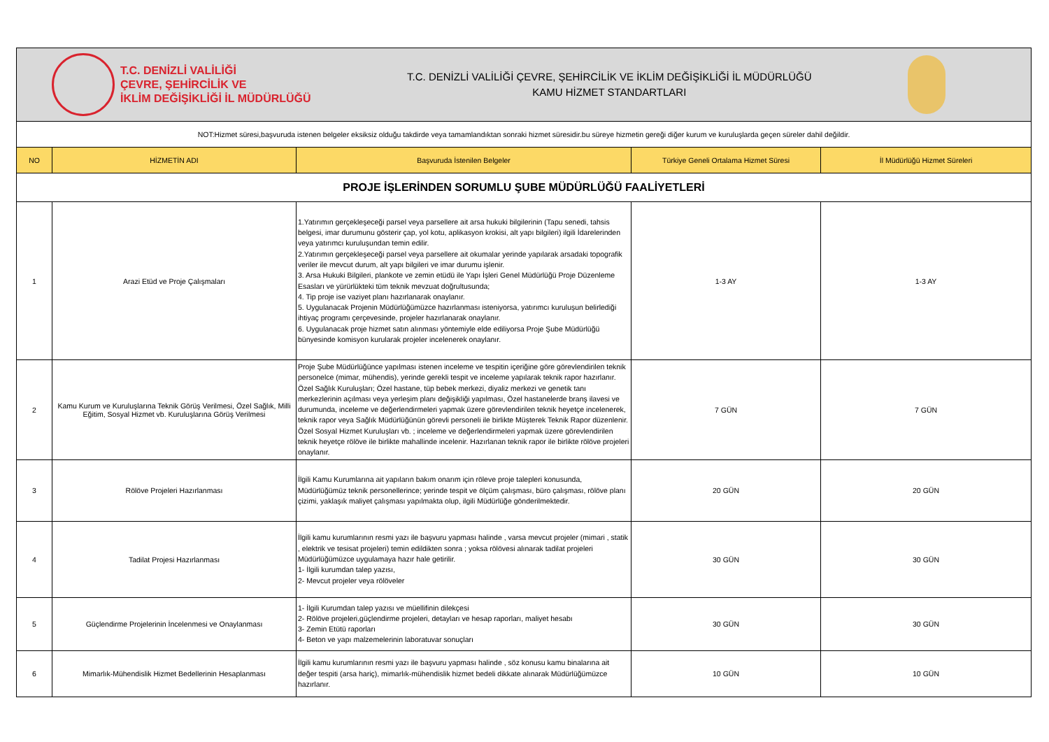| T.C. DENİZLİ VALİLİĞİ ÇEVRE, ŞEHİRCİLİK VE İKLİM DEĞİŞİKLİĞİ İL MÜDÜRLÜĞÜ T.C. DENİZLİ VALİLİĞİ ÇEVRE, ŞEHİRCİLİK VE İKLİM DEĞİŞİKLİĞİ İL MÜDÜRLÜĞÜ KAMU HİZMET STANDARTLARI | | | | |
| NOT:Hizmet süresi,başvuruda istenen belgeler eksiksiz olduğu takdirde veya tamamlandıktan sonraki hizmet süresidir.bu süreye hizmetin gereği diğer kurum ve kuruluşlarda geçen süreler dahil değildir. | | | | |
| NO | HİZMETİN ADI | Başvuruda İstenilen Belgeler | Türkiye Geneli Ortalama Hizmet Süresi | İl Müdürlüğü Hizmet Süreleri |
| PROJE İŞLERİNDEN SORUMLU ŞUBE MÜDÜRLÜĞÜ FAALİYETLERİ | | | | |
| 1 | Arazi Etüd ve Proje Çalışmaları | 1.Yatırımın gerçekleşeceği parsel veya parsellere ait arsa hukuki bilgilerinin (Tapu senedi, tahsis belgesi, imar durumunu gösterir çap, yol kotu, aplikasyon krokisi, alt yapı bilgileri) ilgili İdarelerinden veya yatırımcı kuruluşundan temin edilir. 2.Yatırımın gerçekleşeceği parsel veya parsellere ait okumalar yerinde yapılarak arsadaki topografik veriler ile mevcut durum, alt yapı bilgileri ve imar durumu işlenir. 3. Arsa Hukuki Bilgileri, plankote ve zemin etüdü ile Yapı İşleri Genel Müdürlüğü Proje Düzenleme Esasları ve yürürlükteki tüm teknik mevzuat doğrultusunda; 4. Tip proje ise vaziyet planı hazırlanarak onaylanır. 5. Uygulanacak Projenin Müdürlüğümüzce hazırlanması isteniyorsa, yatırımcı kuruluşun belirlediği ihtiyaç programı çerçevesinde, projeler hazırlanarak onaylanır. 6. Uygulanacak proje hizmet satın alınması yöntemiyle elde ediliyorsa Proje Şube Müdürlüğü bünyesinde komisyon kurularak projeler incelenerek onaylanır. | 1-3 AY | 1-3 AY |
| 2 | Kamu Kurum ve Kuruluşlarına Teknik Görüş Verilmesi, Özel Sağlık, Milli Eğitim, Sosyal Hizmet vb. Kuruluşlarına Görüş Verilmesi | Proje Şube Müdürlüğünce yapılması istenen inceleme ve tespitin içeriğine göre görevlendirilen teknik personelce (mimar, mühendis), yerinde gerekli tespit ve inceleme yapılarak teknik rapor hazırlanır. Özel Sağlık Kuruluşları; Özel hastane, tüp bebek merkezi, diyaliz merkezi ve genetik tanı merkezlerinin açılması veya yerleşim planı değişikliği yapılması, Özel hastanelerde branş ilavesi ve durumunda, inceleme ve değerlendirmeleri yapmak üzere görevlendirilen teknik heyetçe incelenerek, teknik rapor veya Sağlık Müdürlüğünün görevli personeli ile birlikte Müşterek Teknik Rapor düzenlenir. Özel Sosyal Hizmet Kuruluşları vb. ; inceleme ve değerlendirmeleri yapmak üzere görevlendirilen teknik heyetçe rölöve ile birlikte mahallinde incelenir. Hazırlanan teknik rapor ile birlikte rölöve projeleri onaylanır. | 7 GÜN | 7 GÜN |
| 3 | Rölöve Projeleri Hazırlanması | İlgili Kamu Kurumlarına ait yapıların bakım onarım için röleve proje talepleri konusunda, Müdürlüğümüz teknik personellerince; yerinde tespit ve ölçüm çalışması, büro çalışması, rölöve planı çizimi, yaklaşık maliyet çalışması yapılmakta olup, ilgili Müdürlüğe gönderilmektedir. | 20 GÜN | 20 GÜN |
| 4 | Tadilat Projesi Hazırlanması | İlgili kamu kurumlarının resmi yazı ile başvuru yapması halinde , varsa mevcut projeler (mimari , statik , elektrik ve tesisat projeleri) temin edildikten sonra ; yoksa rölövesi alınarak tadilat projeleri Müdürlüğümüzce uygulamaya hazır hale getirilir. 1- İlgili kurumdan talep yazısı, 2- Mevcut projeler veya rölöveler | 30 GÜN | 30 GÜN |
| 5 | Güçlendirme Projelerinin İncelenmesi ve Onaylanması | 1- İlgili Kurumdan talep yazısı ve müellifinin dilekçesi 2- Rölöve projeleri,güçlendirme projeleri, detayları ve hesap raporları, maliyet hesabı 3- Zemin Etütü raporları 4- Beton ve yapı malzemelerinin laboratuvar sonuçları | 30 GÜN | 30 GÜN |
| 6 | Mimarlık-Mühendislik Hizmet Bedellerinin Hesaplanması | İlgili kamu kurumlarının resmi yazı ile başvuru yapması halinde , söz konusu kamu binalarına ait değer tespiti (arsa hariç), mimarlık-mühendislik hizmet bedeli dikkate alınarak Müdürlüğümüzce hazırlanır. | 10 GÜN | 10 GÜN |